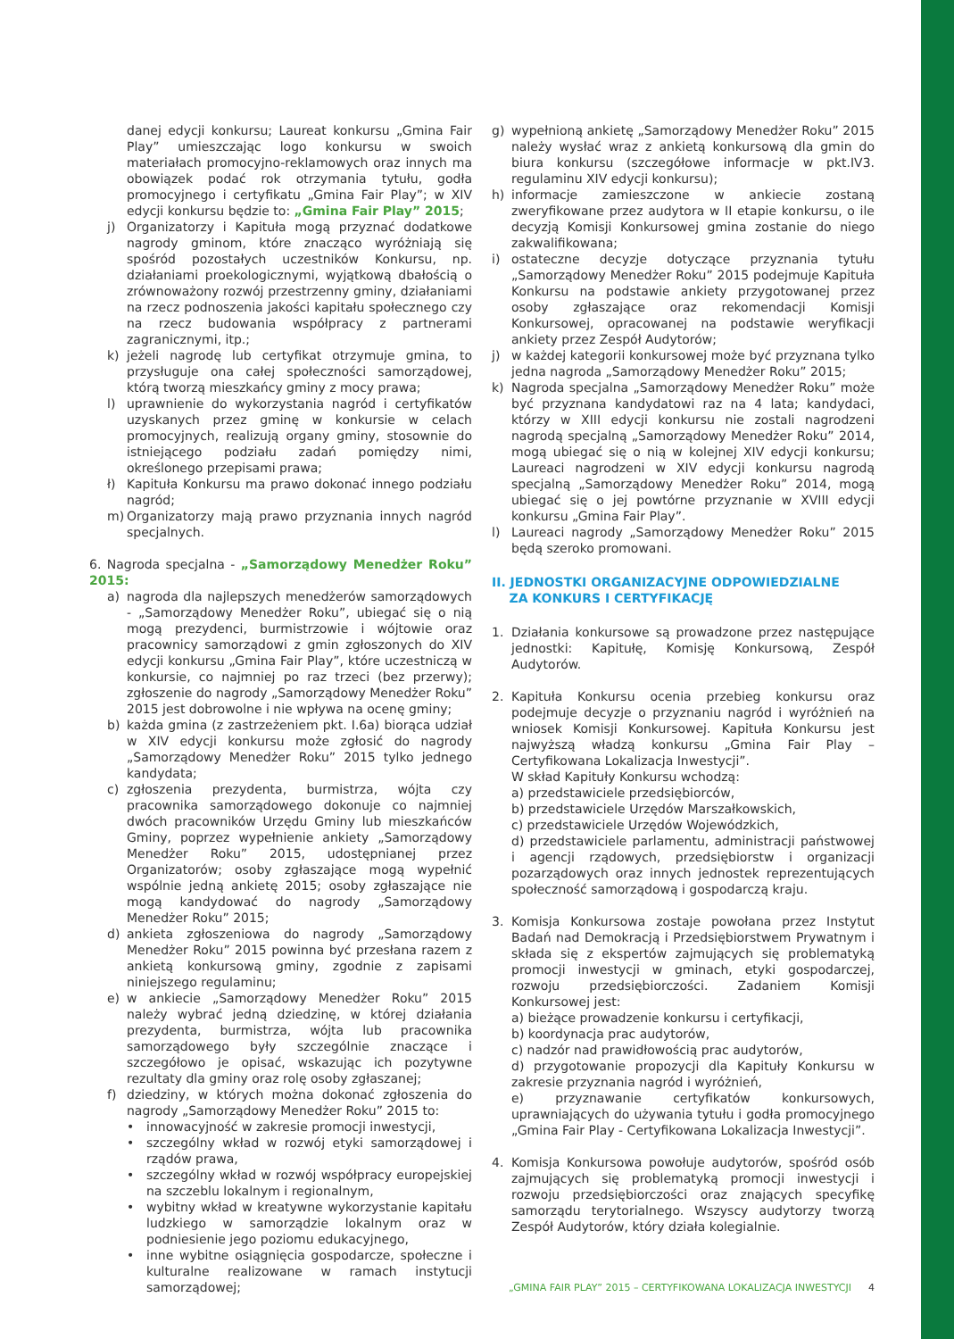danej edycji konkursu; Laureat konkursu „Gmina Fair Play” umieszczając logo konkursu w swoich materiałach promocyjno-reklamowych oraz innych ma obowiązek podać rok otrzymania tytułu, godła promocyjnego i certyfikatu „Gmina Fair Play”; w XIV edycji konkursu będzie to: „Gmina Fair Play” 2015;
j) Organizatorzy i Kapituła mogą przyznać dodatkowe nagrody gminom, które znacząco wyróżniają się spośród pozostałych uczestników Konkursu, np. działaniami proekologicznymi, wyjątkową dbałością o zrównoważony rozwój przestrzenny gminy, działaniami na rzecz podnoszenia jakości kapitału społecznego czy na rzecz budowania współpracy z partnerami zagranicznymi, itp.;
k) jeżeli nagrodę lub certyfikat otrzymuje gmina, to przysługuje ona całej społeczności samorządowej, którą tworzą mieszkańcy gminy z mocy prawa;
l) uprawnienie do wykorzystania nagród i certyfikatów uzyskanych przez gminę w konkursie w celach promocyjnych, realizują organy gminy, stosownie do istniejącego podziału zadań pomiędzy nimi, określonego przepisami prawa;
ł) Kapituła Konkursu ma prawo dokonać innego podziału nagród;
m) Organizatorzy mają prawo przyznania innych nagród specjalnych.
6. Nagroda specjalna - „Samorządowy Menedżer Roku” 2015:
a) nagroda dla najlepszych menedżerów samorządowych - „Samorządowy Menedżer Roku”, ubiegać się o nią mogą prezydenci, burmistrzowie i wójtowie oraz pracownicy samorządowi z gmin zgłoszonych do XIV edycji konkursu „Gmina Fair Play”, które uczestniczą w konkursie, co najmniej po raz trzeci (bez przerwy); zgłoszenie do nagrody „Samorządowy Menedżer Roku” 2015 jest dobrowolne i nie wpływa na ocenę gminy;
b) każda gmina (z zastrzeżeniem pkt. I.6a) biorąca udział w XIV edycji konkursu może zgłosić do nagrody „Samorządowy Menedżer Roku” 2015 tylko jednego kandydata;
c) zgłoszenia prezydenta, burmistrza, wójta czy pracownika samorządowego dokonuje co najmniej dwóch pracowników Urzędu Gminy lub mieszkańców Gminy, poprzez wypełnienie ankiety „Samorządowy Menedżer Roku” 2015, udostępnianej przez Organizatorów; osoby zgłaszające mogą wypełnić wspólnie jedną ankietę 2015; osoby zgłaszające nie mogą kandydować do nagrody „Samorządowy Menedżer Roku” 2015;
d) ankieta zgłoszeniowa do nagrody „Samorządowy Menedżer Roku” 2015 powinna być przesłana razem z ankietą konkursową gminy, zgodnie z zapisami niniejszego regulaminu;
e) w ankiecie „Samorządowy Menedżer Roku” 2015 należy wybrać jedną dziedzinę, w której działania prezydenta, burmistrza, wójta lub pracownika samorządowego były szczególnie znaczące i szczegółowo je opisać, wskazując ich pozytywne rezultaty dla gminy oraz rolę osoby zgłaszanej;
f) dziedziny, w których można dokonać zgłoszenia do nagrody „Samorządowy Menedżer Roku” 2015 to:
• innowacyjność w zakresie promocji inwestycji,
• szczególny wkład w rozwój etyki samorządowej i rządów prawa,
• szczególny wkład w rozwój współpracy europejskiej na szczeblu lokalnym i regionalnym,
• wybitny wkład w kreatywne wykorzystanie kapitału ludzkiego w samorządzie lokalnym oraz w podniesienie jego poziomu edukacyjnego,
• inne wybitne osiągnięcia gospodarcze, społeczne i kulturalne realizowane w ramach instytucji samorządowej;
g) wypełnioną ankietę „Samorządowy Menedżer Roku” 2015 należy wysłać wraz z ankietą konkursową dla gmin do biura konkursu (szczegółowe informacje w pkt.IV3. regulaminu XIV edycji konkursu);
h) informacje zamieszczone w ankiecie zostaną zweryfikowane przez audytora w II etapie konkursu, o ile decyzją Komisji Konkursowej gmina zostanie do niego zakwalifikowana;
i) ostateczne decyzje dotyczące przyznania tytułu „Samorządowy Menedżer Roku” 2015 podejmuje Kapituła Konkursu na podstawie ankiety przygotowanej przez osoby zgłaszające oraz rekomendacji Komisji Konkursowej, opracowanej na podstawie weryfikacji ankiety przez Zespół Audytorów;
j) w każdej kategorii konkursowej może być przyznana tylko jedna nagroda „Samorządowy Menedżer Roku” 2015;
k) Nagroda specjalna „Samorządowy Menedżer Roku” może być przyznana kandydatowi raz na 4 lata; kandydaci, którzy w XIII edycji konkursu nie zostali nagrodzeni nagrodą specjalną „Samorządowy Menedżer Roku” 2014, mogą ubiegać się o nią w kolejnej XIV edycji konkursu; Laureaci nagrodzeni w XIV edycji konkursu nagrodą specjalną „Samorządowy Menedżer Roku” 2014, mogą ubiegać się o jej powtórne przyznanie w XVIII edycji konkursu „Gmina Fair Play”.
l) Laureaci nagrody „Samorządowy Menedżer Roku” 2015 będą szeroko promowani.
II. JEDNOSTKI ORGANIZACYJNE ODPOWIEDZIALNE
ZA KONKURS I CERTYFIKACJĘ
1. Działania konkursowe są prowadzone przez następujące jednostki: Kapitułę, Komisję Konkursową, Zespół Audytorów.
2. Kapituła Konkursu ocenia przebieg konkursu oraz podejmuje decyzje o przyznaniu nagród i wyróżnień na wniosek Komisji Konkursowej. Kapituła Konkursu jest najwyższą władzą konkursu „Gmina Fair Play – Certyfikowana Lokalizacja Inwestycji”.
W skład Kapituły Konkursu wchodzą:
a) przedstawiciele przedsiębiorców,
b) przedstawiciele Urzędów Marszałkowskich,
c) przedstawiciele Urzędów Wojewódzkich,
d) przedstawiciele parlamentu, administracji państwowej i agencji rządowych, przedsiębiorstw i organizacji pozarządowych oraz innych jednostek reprezentujących społeczność samorządową i gospodarczą kraju.
3. Komisja Konkursowa zostaje powołana przez Instytut Badań nad Demokracją i Przedsiębiorstwem Prywatnym i składa się z ekspertów zajmujących się problematyką promocji inwestycji w gminach, etyki gospodarczej, rozwoju przedsiębiorczości. Zadaniem Komisji Konkursowej jest:
a) bieżące prowadzenie konkursu i certyfikacji,
b) koordynacja prac audytorów,
c) nadzór nad prawidłowością prac audytorów,
d) przygotowanie propozycji dla Kapituły Konkursu w zakresie przyznania nagród i wyróżnień,
e) przyznawanie certyfikatów konkursowych, uprawniających do używania tytułu i godła promocyjnego „Gmina Fair Play - Certyfikowana Lokalizacja Inwestycji”.
4. Komisja Konkursowa powołuje audytorów, spośród osób zajmujących się problematyką promocji inwestycji i rozwoju przedsiębiorczości oraz znających specyfikę samorządu terytorialnego. Wszyscy audytorzy tworzą Zespół Audytorów, który działa kolegialnie.
„GMINA FAIR PLAY” 2015 – CERTYFIKOWANA LOKALIZACJA INWESTYCJI 4